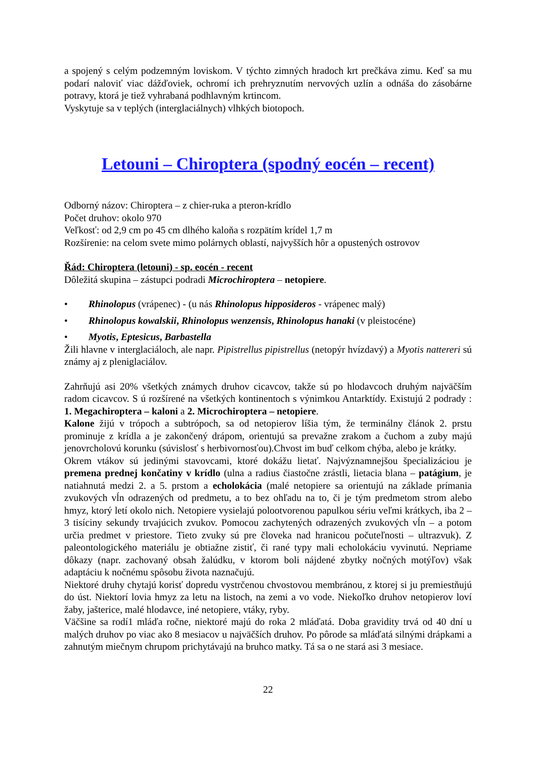a spojený s celým podzemným loviskom. V týchto zimných hradoch krt prečkáva zimu. Keď sa mu podarí naloviť viac dážďoviek, ochromí ich prehryznutím nervových uzlín a odnáša do zásobárne potravy, ktorá je tiež vyhrabaná podhlavným krtincom.
Vyskytuje sa v teplých (interglaciálnych) vlhkých biotopoch.
Letouni – Chiroptera (spodný eocén – recent)
Odborný názov: Chiroptera – z chier-ruka a pteron-krídlo
Počet druhov: okolo 970
Veľkosť: od 2,9 cm po 45 cm dlhého kaloňa s rozpätím krídel 1,7 m
Rozšírenie: na celom svete mimo polárnych oblastí, najvyšších hôr a opustených ostrovov
Řád: Chiroptera (letouni) - sp. eocén - recent
Dôležitá skupina – zástupci podradi Microchiroptera – netopiere.
• Rhinolopus (vrápenec) - (u nás Rhinolopus hipposideros - vrápenec malý)
• Rhinolopus kowalskii, Rhinolopus wenzensis, Rhinolopus hanaki (v pleistocéne)
• Myotis, Eptesicus, Barbastella
Žili hlavne v interglaciáloch, ale napr. Pipistrellus pipistrellus (netopýr hvízdavý) a Myotis nattereri sú známy aj z pleniglaciálov.
Zahrňujú asi 20% všetkých známych druhov cicavcov, takže sú po hlodavcoch druhým najväčším radom cicavcov. S ú rozšírené na všetkých kontinentoch s výnimkou Antarktídy. Existujú 2 podrady : 1. Megachiroptera – kaloni a 2. Microchiroptera – netopiere.
Kalone žijú v trópoch a subtrópoch, sa od netopierov líšia tým, že terminálny článok 2. prstu prominuje z krídla a je zakončený drápom, orientujú sa prevažne zrakom a čuchom a zuby majú jenovrcholovú korunku (súvislosť s herbivornosťou).Chvost im buď celkom chýba, alebo je krátky.
Okrem vtákov sú jedinými stavovcami, ktoré dokážu lietať. Najvýznamnejšou špecializáciou je premena prednej končatiny v krídlo (ulna a radius čiastočne zrástli, lietacia blana – patágium, je natiahnutá medzi 2. a 5. prstom a echolokácia (malé netopiere sa orientujú na základe prímania zvukových vĺn odrazených od predmetu, a to bez ohľadu na to, či je tým predmetom strom alebo hmyz, ktorý letí okolo nich. Netopiere vysielajú polootvorenou papulkou sériu veľmi krátkych, iba 2 – 3 tisíciny sekundy trvajúcich zvukov. Pomocou zachytených odrazených zvukových vĺn – a potom určia predmet v priestore. Tieto zvuky sú pre človeka nad hranicou počuteľnosti – ultrazvuk). Z paleontologického materiálu je obtiažne zistiť, či rané typy mali echolokáciu vyvinutú. Nepriame dôkazy (napr. zachovaný obsah žalúdku, v ktorom boli nájdené zbytky nočných motýľov) však adaptáciu k nočnému spôsobu života naznačujú.
Niektoré druhy chytajú korisť dopredu vystrčenou chvostovou membránou, z ktorej si ju premiestňujú do úst. Niektorí lovia hmyz za letu na listoch, na zemi a vo vode. Niekoľko druhov netopierov loví žaby, jašterice, malé hlodavce, iné netopiere, vtáky, ryby.
Väčšine sa rodí1 mláďa ročne, niektoré majú do roka 2 mláďatá. Doba gravidity trvá od 40 dní u malých druhov po viac ako 8 mesiacov u najväčších druhov. Po pôrode sa mláďatá silnými drápkami a zahnutým miečnym chrupom prichytávajú na bruhco matky. Tá sa o ne stará asi 3 mesiace.
22